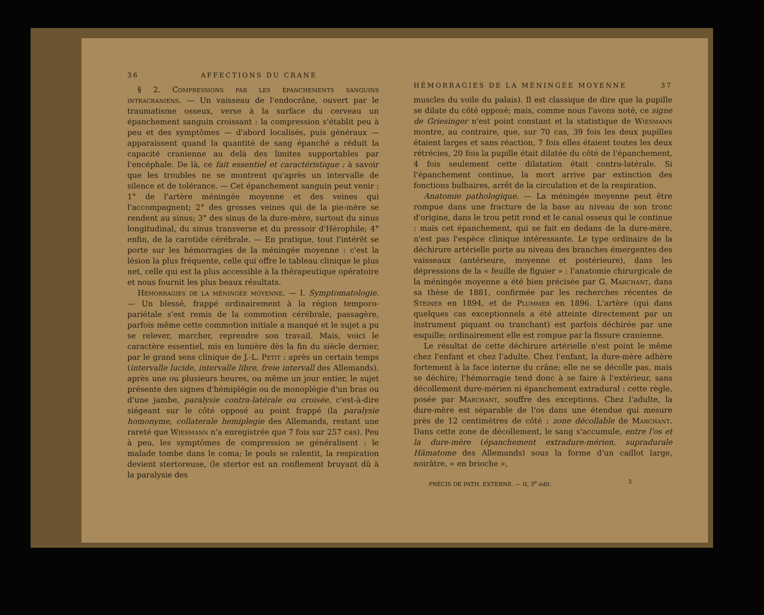36 AFFECTIONS DU CRANE
§ 2. Compressions par les épanchements sanguins intracraniens. — Un vaisseau de l'endocrâne, ouvert par le traumatisme osseux, verse à la surface du cerveau un épanchement sanguin croissant : la compression s'établit peu à peu et des symptômes — d'abord localisés, puis généraux — apparaissent quand la quantité de sang épanché a réduit la capacité cranienne au delà des limites supportables par l'encéphale. De là, ce fait essentiel et caractéristique : à savoir que les troubles ne se montrent qu'après un intervalle de silence et de tolérance. — Cet épanchement sanguin peut venir : 1° de l'artère méningée moyenne et des veines qui l'accompagnent; 2° des grosses veines qui de la pie-mère se rendent au sinus; 3° des sinus de la dure-mère, surtout du sinus longitudinal, du sinus transverse et du pressoir d'Hérophile; 4° enfin, de la carotide cérébrale. — En pratique, tout l'intérêt se porte sur les hémorragies de la méningée moyenne : c'est la lésion la plus fréquente, celle qui offre le tableau clinique le plus net, celle qui est la plus accessible à la thérapeutique opératoire et nous fournit les plus beaux résultats.
Hémorragies de la méningée moyenne. — I. Symptomatologie. — Un blessé, frappé ordinairement à la région temporo-pariétale s'est remis de la commotion cérébrale, passagère, parfois même cette commotion initiale a manqué et le sujet a pu se relever, marcher, reprendre son travail. Mais, voici le caractère essentiel, mis en lumière dès la fin du siècle dernier, par le grand sens clinique de J.-L. Petit : après un certain temps (intervalle lucide, intervalle libre, freie intervall des Allemands), après une ou plusieurs heures, ou même un jour entier, le sujet présente des signes d'hémiplégie ou de monoplégie d'un bras ou d'une jambe, paralysie contra-latérale ou croisée, c'est-à-dire siégeant sur le côté opposé au point frappé (la paralysie homonyme, collaterale hemiplegie des Allemands, restant une rareté que Wiesmann n'a enregistrée que 7 fois sur 257 cas). Peu à peu, les symptômes de compression se généralisent : le malade tombe dans le coma; le pouls se ralentit, la respiration devient stertoreuse, (le stertor est un ronflement bruyant dû à la paralysie des
HÉMORRAGIES DE LA MÉNINGÉE MOYENNE 37
muscles du voile du palais). Il est classique de dire que la pupille se dilate du côté opposé; mais, comme nous l'avons noté, ce signe de Griesinger n'est point constant et la statistique de Wiesmann montre, au contraire, que, sur 70 cas, 39 fois les deux pupilles étaient larges et sans réaction, 7 fois elles étaient toutes les deux rétrécies, 20 fois la pupille était dilatée du côté de l'épanchement, 4 fois seulement cette dilatation était contra-latérale. Si l'épanchement continue, la mort arrive par extinction des fonctions bulbaires, arrêt de la circulation et de la respiration.
Anatomie pathologique. — La méningée moyenne peut être rompue dans une fracture de la base au niveau de son tronc d'origine, dans le trou petit rond et le canal osseux qui le continue : mais cet épanchement, qui se fait en dedans de la dure-mère, n'est pas l'espèce clinique intéressante. Le type ordinaire de la déchirure artérielle porte au niveau des branches émergentes des vaisseaux (antérieure, moyenne et postérieure), dans les dépressions de la « feuille de figuier » : l'anatomie chirurgicale de la méningée moyenne a été bien précisée par G. Marchant, dans sa thèse de 1881, confirmée par les recherches récentes de Steiner en 1894, et de Plummer en 1896. L'artère (qui dans quelques cas exceptionnels a été atteinte directement par un instrument piquant ou tranchant) est parfois déchirée par une esquille; ordinairement elle est rompue par la fissure cranienne.
Le résultat de cette déchirure artérielle n'est point le même chez l'enfant et chez l'adulte. Chez l'enfant, la dure-mère adhère fortement à la face interne du crâne; elle ne se décolle pas, mais se déchire; l'hémorragie tend donc à se faire à l'extérieur, sans décollement dure-mérien ni épanchement extradural : cette règle, posée par Marchant, souffre des exceptions. Chez l'adulte, la dure-mère est séparable de l'os dans une étendue qui mesure près de 12 centimètres de côté : zone décollable de Marchant. Dans cette zone de décollement, le sang s'accumule, entre l'os et la dure-mère (épanchement extradure-mérien, supradurale Hämatome des Allemands) sous la forme d'un caillot large, noirâtre, « en brioche »,
PRÉCIS DE PATH. EXTERNE. — II, 3<sup>e</sup> édit. 3